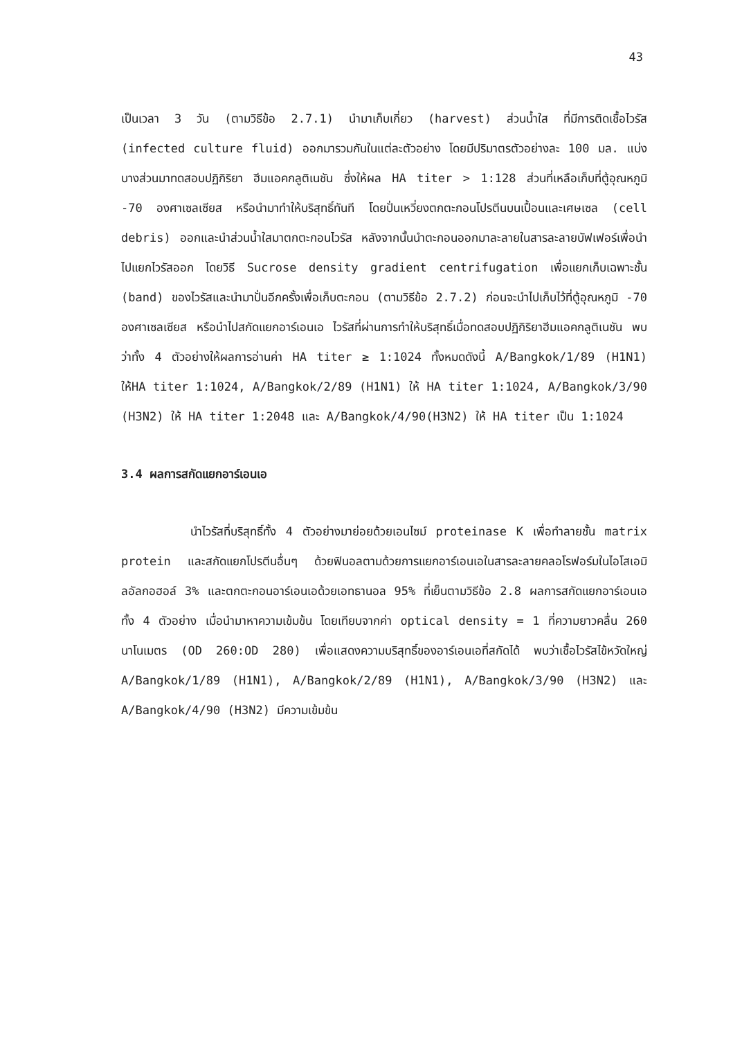43
เป็นเวลา 3 วัน (ตามวิธีข้อ 2.7.1) นำมาเก็บเกี่ยว (harvest) ส่วนน้ำใส ที่มีการติดเชื้อไวรัส (infected culture fluid) ออกมารวมกันในแต่ละตัวอย่าง โดยมีปริมาตรตัวอย่างละ 100 มล. แบ่งบางส่วนมาทดสอบปฏิกิริยา ฮีมแอคกลูติเนชัน ซึ่งให้ผล HA titer > 1:128 ส่วนที่เหลือเก็บที่ตู้อุณหภูมิ -70 องศาเซลเซียส หรือนำมาทำให้บริสุทธิ์ทันที โดยปั่นเหวี่ยงตกตะกอนโปรตีนบนเปื้อนและเศษเซล (cell debris) ออกและนำส่วนน้ำใสมาตกตะกอนไวรัส หลังจากนั้นนำตะกอนออกมาละลายในสารละลายบัฟเฟอร์เพื่อนำไปแยกไวรัสออก โดยวิธี Sucrose density gradient centrifugation เพื่อแยกเก็บเฉพาะชั้น (band) ของไวรัสและนำมาปั่นอีกครั้งเพื่อเก็บตะกอน (ตามวิธีข้อ 2.7.2) ก่อนจะนำไปเก็บไว้ที่ตู้อุณหภูมิ -70 องศาเซลเซียส หรือนำไปสกัดแยกอาร์เอนเอ ไวรัสที่ผ่านการทำให้บริสุทธิ์เมื่อทดสอบปฏิกิริยาฮีมแอคกลูติเนชัน พบว่าทั้ง 4 ตัวอย่างให้ผลการอ่านค่า HA titer ≥ 1:1024 ทั้งหมดดังนี้ A/Bangkok/1/89 (H1N1) ให้HA titer 1:1024, A/Bangkok/2/89 (H1N1) ให้ HA titer 1:1024, A/Bangkok/3/90 (H3N2) ให้ HA titer 1:2048 และ A/Bangkok/4/90(H3N2) ให้ HA titer เป็น 1:1024
3.4 ผลการสกัดแยกอาร์เอนเอ
นำไวรัสที่บริสุทธิ์ทั้ง 4 ตัวอย่างมาย่อยด้วยเอนไซม์ proteinase K เพื่อทำลายชั้น matrix protein และสกัดแยกโปรตีนอื่นๆ ด้วยฟินอลตามด้วยการแยกอาร์เอนเอในสารละลายคลอโรฟอร์มในไอโสเอมิลอัลกอฮอล์ 3% และตกตะกอนอาร์เอนเอด้วยเอทธานอล 95% ที่เย็นตามวิธีข้อ 2.8 ผลการสกัดแยกอาร์เอนเอทั้ง 4 ตัวอย่าง เมื่อนำมาหาความเข้มข้น โดยเทียบจากค่า optical density = 1 ที่ความยาวคลื่น 260 นาโนเมตร (OD 260:OD 280) เพื่อแสดงความบริสุทธิ์ของอาร์เอนเอที่สกัดได้ พบว่าเชื้อไวรัสไข้หวัดใหญ่ A/Bangkok/1/89 (H1N1), A/Bangkok/2/89 (H1N1), A/Bangkok/3/90 (H3N2) และ A/Bangkok/4/90 (H3N2) มีความเข้มข้น